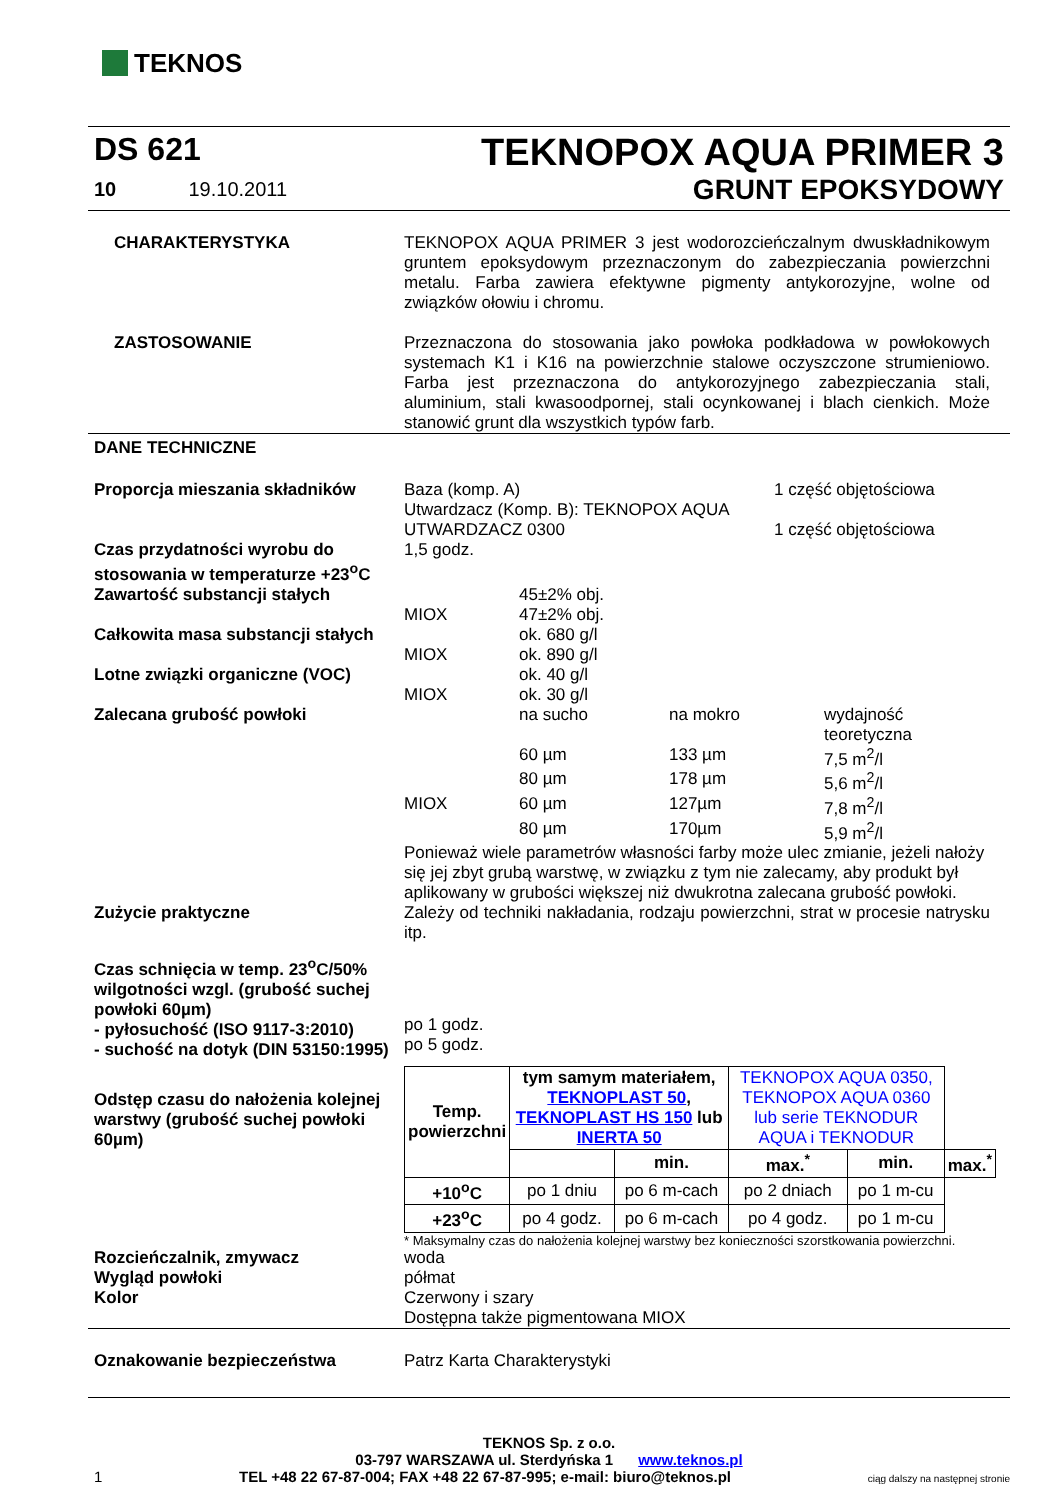TEKNOS
DS 621
10 19.10.2011
TEKNOPOX AQUA PRIMER 3
GRUNT EPOKSYDOWY
CHARAKTERYSTYKA TEKNOPOX AQUA PRIMER 3 jest wodorozcieńczalnym dwuskładnikowym gruntem epoksydowym przeznaczonym do zabezpieczania powierzchni metalu. Farba zawiera efektywne pigmenty antykorozyjne, wolne od związków ołowiu i chromu.
ZASTOSOWANIE Przeznaczona do stosowania jako powłoka podkładowa w powłokowych systemach K1 i K16 na powierzchnie stalowe oczyszczone strumieniowo. Farba jest przeznaczona do antykorozyjnego zabezpieczania stali, aluminium, stali kwasoodpornej, stali ocynkowanej i blach cienkich. Może stanowić grunt dla wszystkich typów farb.
DANE TECHNICZNE
Proporcja mieszania składników Baza (komp. A) 1 część objętościowa Utwardzacz (Komp. B): TEKNOPOX AQUA UTWARDZACZ 0300 1 część objętościowa
Czas przydatności wyrobu do stosowania w temperaturze +23<sup>o</sup>C
1,5 godz.
Zawartość substancji stałych 45±2% obj. MIOX 47±2% obj.
Całkowita masa substancji stałych
ok. 680 g/l MIOX ok. 890 g/l
Lotne związki organiczne (VOC) ok. 40 g/l MIOX ok. 30 g/l
Zalecana grubość powłoki na sucho na mokro wydajność teoretyczna 60 µm 133 µm 7,5 m<sup>2</sup>/l 80 µm 178 µm 5,6 m<sup>2</sup>/l MIOX 60 µm 127µm 7,8 m<sup>2</sup>/l 80 µm 170µm 5,9 m<sup>2</sup>/l
Ponieważ wiele parametrów własności farby może ulec zmianie, jeżeli nałoży się jej zbyt grubą warstwę, w związku z tym nie zalecamy, aby produkt był aplikowany w grubości większej niż dwukrotna zalecana grubość powłoki.
Zużycie praktyczne Zależy od techniki nakładania, rodzaju powierzchni, strat w procesie natrysku itp.
Czas schnięcia w temp. 23<sup>o</sup>C/50% wilgotności wzgl. (grubość suchej powłoki 60µm)
- pyłosuchość (ISO 9117-3:2010)
- suchość na dotyk (DIN 53150:1995)
po 1 godz.
po 5 godz.
Odstęp czasu do nałożenia kolejnej warstwy (grubość suchej powłoki 60µm)
| Temp. powierzchni | tym samym materiałem, TEKNOPLAST 50 , TEKNOPLAST HS 150 lub INERTA 50 | | TEKNOPOX AQUA 0350, TEKNOPOX AQUA 0360 lub serie TEKNODUR AQUA i TEKNODUR | | |
| | | min. | max.<sup>*</sup> | min. | max.<sup>*</sup> |
| +10<sup>o</sup>C | po 1 dniu | po 6 m-cach | po 2 dniach | po 1 m-cu | |
| +23<sup>o</sup>C | po 4 godz. | po 6 m-cach | po 4 godz. | po 1 m-cu | |
* Maksymalny czas do nałożenia kolejnej warstwy bez konieczności szorstkowania powierzchni.
Rozcieńczalnik, zmywacz
Wygląd powłoki
Kolor
woda
półmat
Czerwony i szary
Dostępna także pigmentowana MIOX
Oznakowanie bezpieczeństwa Patrz Karta Charakterystyki
TEKNOS Sp. z o.o.
03-797 WARSZAWA ul. Sterdyńska 1 www.teknos.pl
1 TEL +48 22 67-87-004; FAX +48 22 67-87-995; e-mail: biuro@teknos.pl ciąg dalszy na następnej stronie